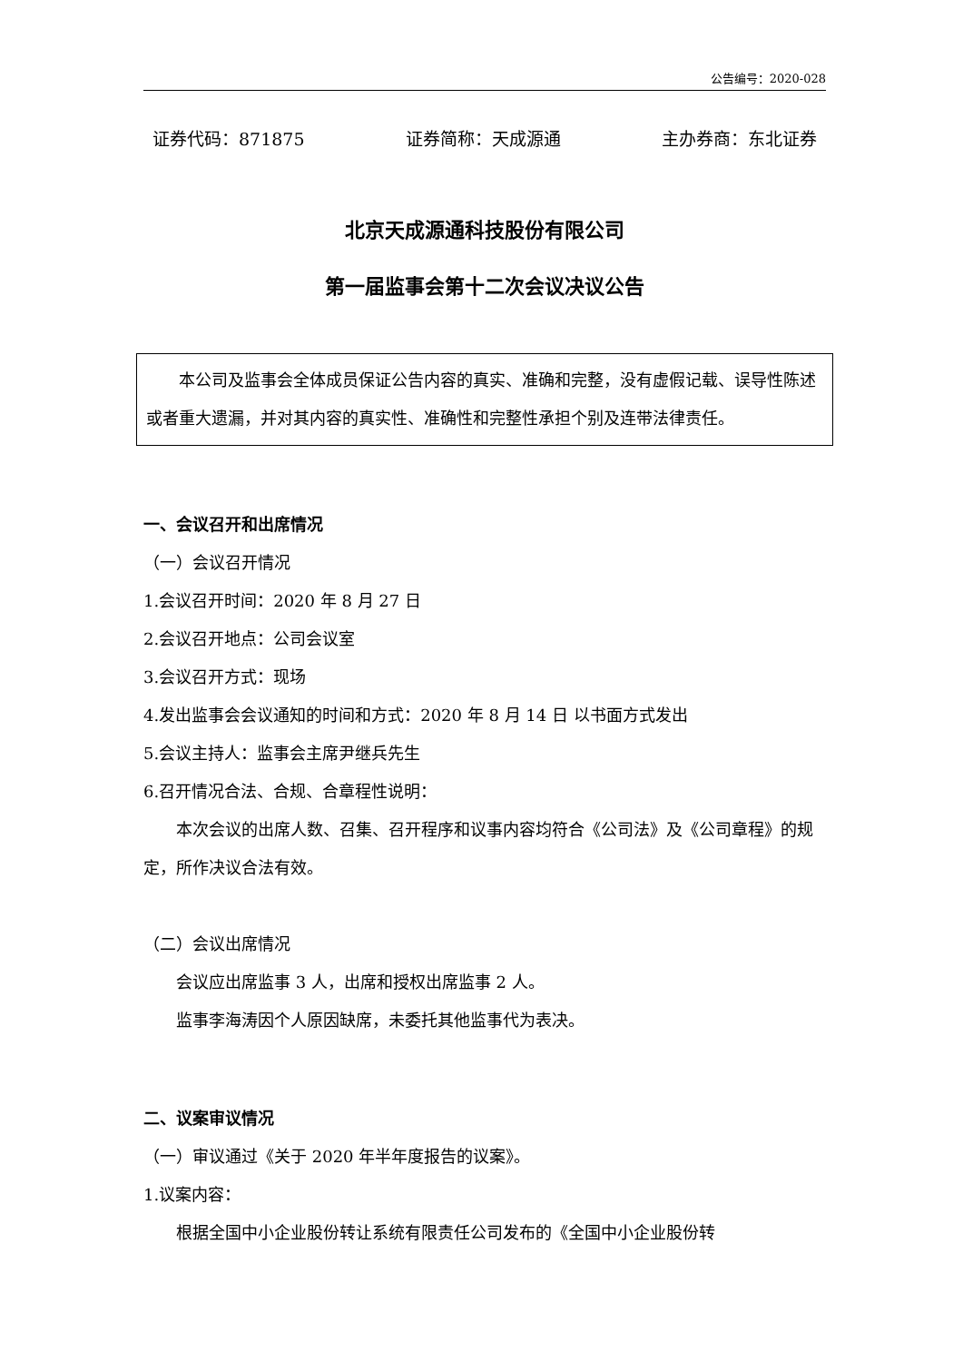公告编号：2020-028
证券代码：871875 证券简称：天成源通 主办券商：东北证券
北京天成源通科技股份有限公司
第一届监事会第十二次会议决议公告
本公司及监事会全体成员保证公告内容的真实、准确和完整，没有虚假记载、误导性陈述或者重大遗漏，并对其内容的真实性、准确性和完整性承担个别及连带法律责任。
一、会议召开和出席情况
（一）会议召开情况
1.会议召开时间：2020 年 8 月 27 日
2.会议召开地点：公司会议室
3.会议召开方式：现场
4.发出监事会会议通知的时间和方式：2020 年 8 月 14 日 以书面方式发出
5.会议主持人：监事会主席尹继兵先生
6.召开情况合法、合规、合章程性说明：
本次会议的出席人数、召集、召开程序和议事内容均符合《公司法》及《公司章程》的规定，所作决议合法有效。
（二）会议出席情况
会议应出席监事 3 人，出席和授权出席监事 2 人。
监事李海涛因个人原因缺席，未委托其他监事代为表决。
二、议案审议情况
（一）审议通过《关于 2020 年半年度报告的议案》。
1.议案内容：
根据全国中小企业股份转让系统有限责任公司发布的《全国中小企业股份转